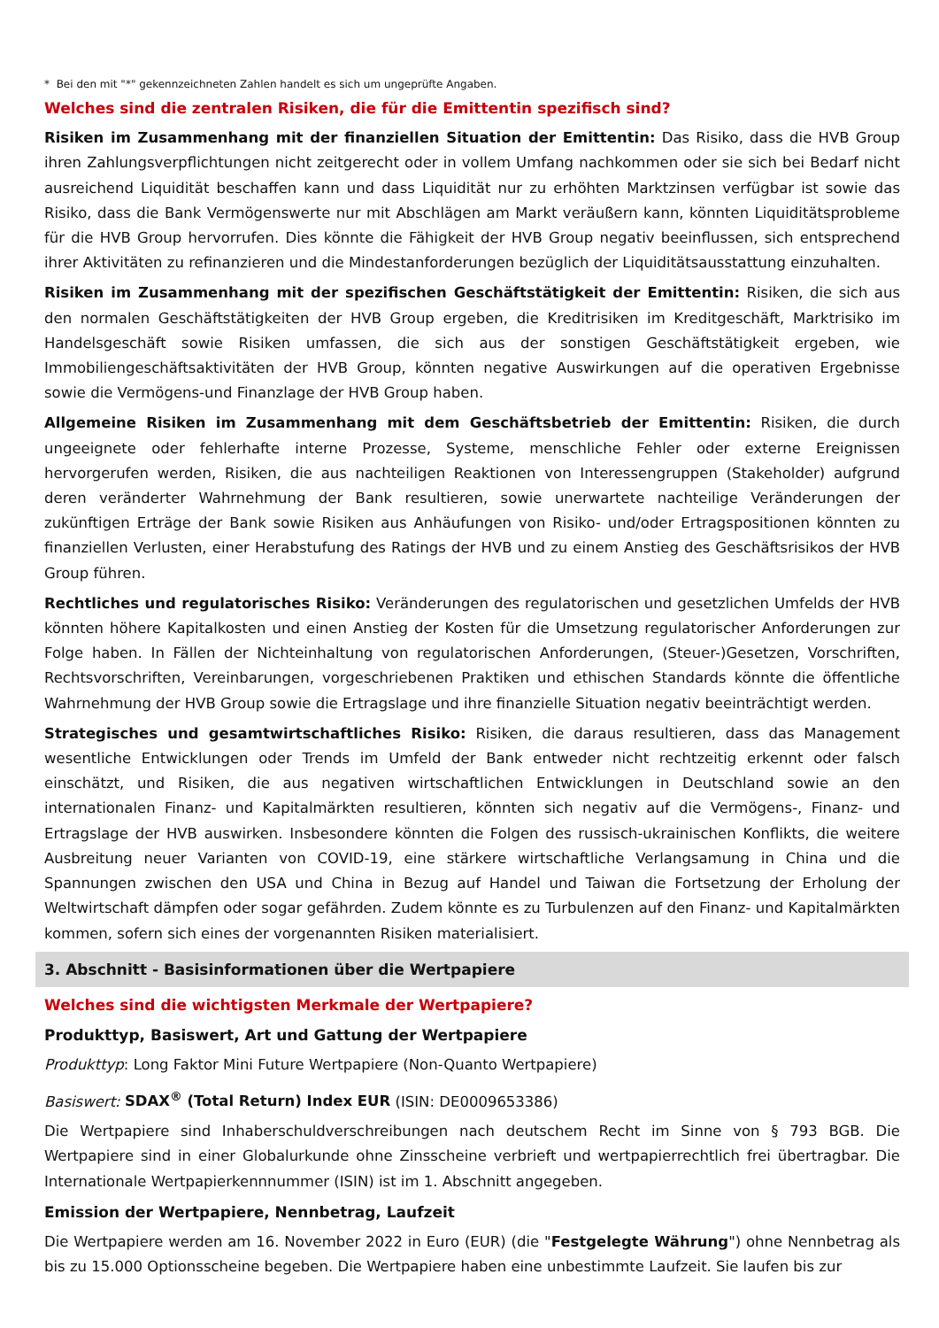* Bei den mit "*" gekennzeichneten Zahlen handelt es sich um ungeprüfte Angaben.
Welches sind die zentralen Risiken, die für die Emittentin spezifisch sind?
Risiken im Zusammenhang mit der finanziellen Situation der Emittentin: Das Risiko, dass die HVB Group ihren Zahlungsverpflichtungen nicht zeitgerecht oder in vollem Umfang nachkommen oder sie sich bei Bedarf nicht ausreichend Liquidität beschaffen kann und dass Liquidität nur zu erhöhten Marktzinsen verfügbar ist sowie das Risiko, dass die Bank Vermögenswerte nur mit Abschlägen am Markt veräußern kann, könnten Liquiditätsprobleme für die HVB Group hervorrufen. Dies könnte die Fähigkeit der HVB Group negativ beeinflussen, sich entsprechend ihrer Aktivitäten zu refinanzieren und die Mindestanforderungen bezüglich der Liquiditätsausstattung einzuhalten.
Risiken im Zusammenhang mit der spezifischen Geschäftstätigkeit der Emittentin: Risiken, die sich aus den normalen Geschäftstätigkeiten der HVB Group ergeben, die Kreditrisiken im Kreditgeschäft, Marktrisiko im Handelsgeschäft sowie Risiken umfassen, die sich aus der sonstigen Geschäftstätigkeit ergeben, wie Immobiliengeschäftsaktivitäten der HVB Group, könnten negative Auswirkungen auf die operativen Ergebnisse sowie die Vermögens-und Finanzlage der HVB Group haben.
Allgemeine Risiken im Zusammenhang mit dem Geschäftsbetrieb der Emittentin: Risiken, die durch ungeeignete oder fehlerhafte interne Prozesse, Systeme, menschliche Fehler oder externe Ereignissen hervorgerufen werden, Risiken, die aus nachteiligen Reaktionen von Interessengruppen (Stakeholder) aufgrund deren veränderter Wahrnehmung der Bank resultieren, sowie unerwartete nachteilige Veränderungen der zukünftigen Erträge der Bank sowie Risiken aus Anhäufungen von Risiko- und/oder Ertragspositionen könnten zu finanziellen Verlusten, einer Herabstufung des Ratings der HVB und zu einem Anstieg des Geschäftsrisikos der HVB Group führen.
Rechtliches und regulatorisches Risiko: Veränderungen des regulatorischen und gesetzlichen Umfelds der HVB könnten höhere Kapitalkosten und einen Anstieg der Kosten für die Umsetzung regulatorischer Anforderungen zur Folge haben. In Fällen der Nichteinhaltung von regulatorischen Anforderungen, (Steuer-)Gesetzen, Vorschriften, Rechtsvorschriften, Vereinbarungen, vorgeschriebenen Praktiken und ethischen Standards könnte die öffentliche Wahrnehmung der HVB Group sowie die Ertragslage und ihre finanzielle Situation negativ beeinträchtigt werden.
Strategisches und gesamtwirtschaftliches Risiko: Risiken, die daraus resultieren, dass das Management wesentliche Entwicklungen oder Trends im Umfeld der Bank entweder nicht rechtzeitig erkennt oder falsch einschätzt, und Risiken, die aus negativen wirtschaftlichen Entwicklungen in Deutschland sowie an den internationalen Finanz- und Kapitalmärkten resultieren, könnten sich negativ auf die Vermögens-, Finanz- und Ertragslage der HVB auswirken. Insbesondere könnten die Folgen des russisch-ukrainischen Konflikts, die weitere Ausbreitung neuer Varianten von COVID-19, eine stärkere wirtschaftliche Verlangsamung in China und die Spannungen zwischen den USA und China in Bezug auf Handel und Taiwan die Fortsetzung der Erholung der Weltwirtschaft dämpfen oder sogar gefährden. Zudem könnte es zu Turbulenzen auf den Finanz- und Kapitalmärkten kommen, sofern sich eines der vorgenannten Risiken materialisiert.
3. Abschnitt - Basisinformationen über die Wertpapiere
Welches sind die wichtigsten Merkmale der Wertpapiere?
Produkttyp, Basiswert, Art und Gattung der Wertpapiere
Produkttyp: Long Faktor Mini Future Wertpapiere (Non-Quanto Wertpapiere)
Basiswert: SDAX<sup>®</sup> (Total Return) Index EUR (ISIN: DE0009653386)
Die Wertpapiere sind Inhaberschuldverschreibungen nach deutschem Recht im Sinne von § 793 BGB. Die Wertpapiere sind in einer Globalurkunde ohne Zinsscheine verbrieft und wertpapierrechtlich frei übertragbar. Die Internationale Wertpapierkennnummer (ISIN) ist im 1. Abschnitt angegeben.
Emission der Wertpapiere, Nennbetrag, Laufzeit
Die Wertpapiere werden am 16. November 2022 in Euro (EUR) (die "Festgelegte Währung") ohne Nennbetrag als bis zu 15.000 Optionsscheine begeben. Die Wertpapiere haben eine unbestimmte Laufzeit. Sie laufen bis zur